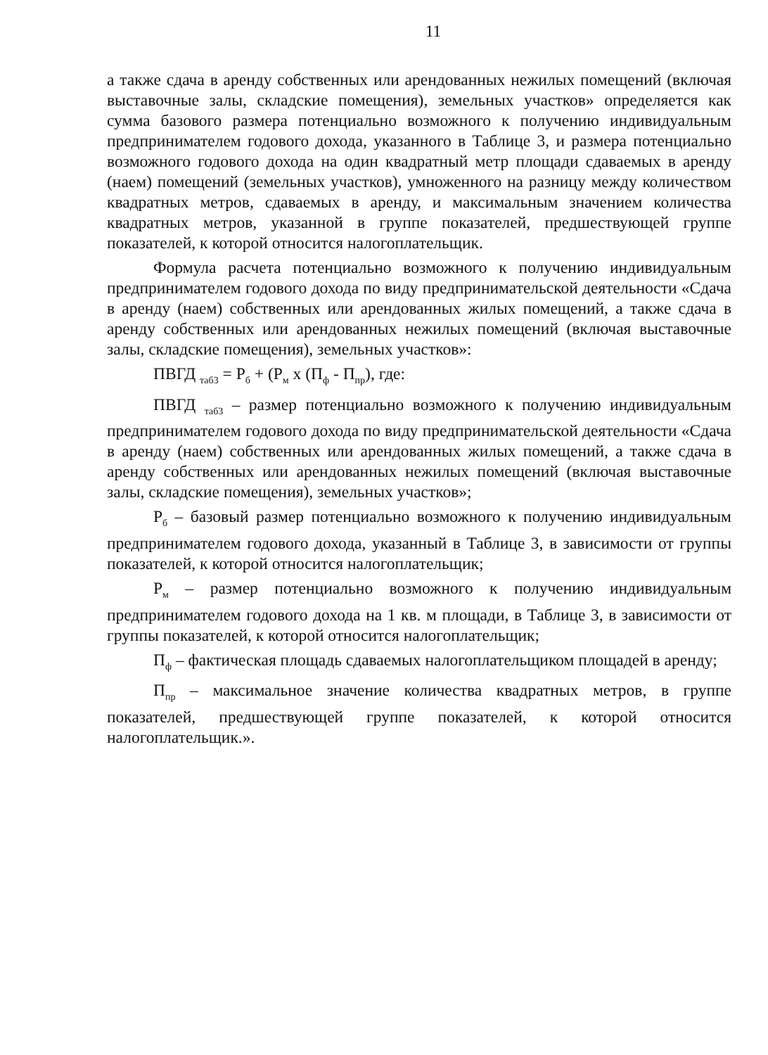11
а также сдача в аренду собственных или арендованных нежилых помещений (включая выставочные залы, складские помещения), земельных участков» определяется как сумма базового размера потенциально возможного к получению индивидуальным предпринимателем годового дохода, указанного в Таблице 3, и размера потенциально возможного годового дохода на один квадратный метр площади сдаваемых в аренду (наем) помещений (земельных участков), умноженного на разницу между количеством квадратных метров, сдаваемых в аренду, и максимальным значением количества квадратных метров, указанной в группе показателей, предшествующей группе показателей, к которой относится налогоплательщик.
Формула расчета потенциально возможного к получению индивидуальным предпринимателем годового дохода по виду предпринимательской деятельности «Сдача в аренду (наем) собственных или арендованных жилых помещений, а также сдача в аренду собственных или арендованных нежилых помещений (включая выставочные залы, складские помещения), земельных участков»:
ПВГД <sub>таб3</sub> = Р<sub>б</sub> + (Р<sub>м</sub> х (П<sub>ф</sub> - П<sub>пр</sub>), где:
ПВГД <sub>таб3</sub> – размер потенциально возможного к получению индивидуальным предпринимателем годового дохода по виду предпринимательской деятельности «Сдача в аренду (наем) собственных или арендованных жилых помещений, а также сдача в аренду собственных или арендованных нежилых помещений (включая выставочные залы, складские помещения), земельных участков»;
Р<sub>б</sub> – базовый размер потенциально возможного к получению индивидуальным предпринимателем годового дохода, указанный в Таблице 3, в зависимости от группы показателей, к которой относится налогоплательщик;
Р<sub>м</sub> – размер потенциально возможного к получению индивидуальным предпринимателем годового дохода на 1 кв. м площади, в Таблице 3, в зависимости от группы показателей, к которой относится налогоплательщик;
П<sub>ф</sub> – фактическая площадь сдаваемых налогоплательщиком площадей в аренду;
П<sub>пр</sub> – максимальное значение количества квадратных метров, в группе показателей, предшествующей группе показателей, к которой относится налогоплательщик.».